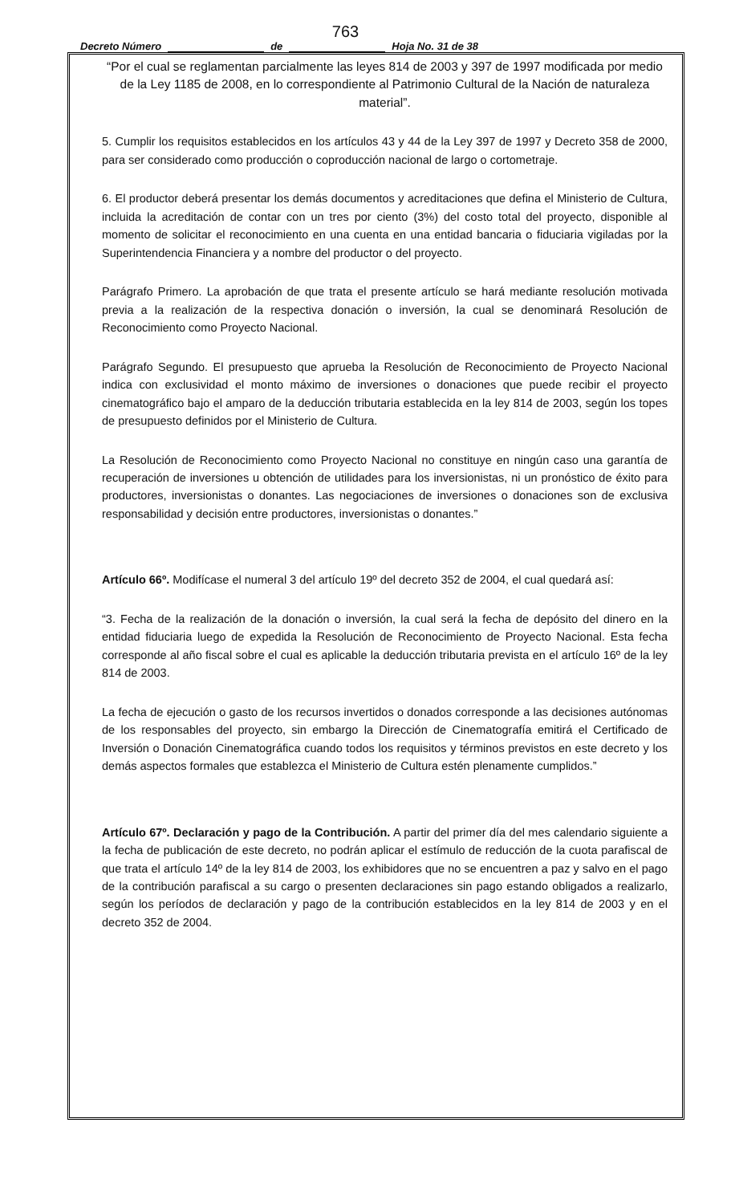763
Decreto Número de Hoja No. 31 de 38
“Por el cual se reglamentan parcialmente las leyes 814 de 2003 y 397 de 1997 modificada por medio de la Ley 1185 de 2008, en lo correspondiente al Patrimonio Cultural de la Nación de naturaleza material”.
5. Cumplir los requisitos establecidos en los artículos 43 y 44 de la Ley 397 de 1997 y Decreto 358 de 2000, para ser considerado como producción o coproducción nacional de largo o cortometraje.
6. El productor deberá presentar los demás documentos y acreditaciones que defina el Ministerio de Cultura, incluida la acreditación de contar con un tres por ciento (3%) del costo total del proyecto, disponible al momento de solicitar el reconocimiento en una cuenta en una entidad bancaria o fiduciaria vigiladas por la Superintendencia Financiera y a nombre del productor o del proyecto.
Parágrafo Primero. La aprobación de que trata el presente artículo se hará mediante resolución motivada previa a la realización de la respectiva donación o inversión, la cual se denominará Resolución de Reconocimiento como Proyecto Nacional.
Parágrafo Segundo. El presupuesto que aprueba la Resolución de Reconocimiento de Proyecto Nacional indica con exclusividad el monto máximo de inversiones o donaciones que puede recibir el proyecto cinematográfico bajo el amparo de la deducción tributaria establecida en la ley 814 de 2003, según los topes de presupuesto definidos por el Ministerio de Cultura.
La Resolución de Reconocimiento como Proyecto Nacional no constituye en ningún caso una garantía de recuperación de inversiones u obtención de utilidades para los inversionistas, ni un pronóstico de éxito para productores, inversionistas o donantes. Las negociaciones de inversiones o donaciones son de exclusiva responsabilidad y decisión entre productores, inversionistas o donantes.”
Artículo 66º. Modifícase el numeral 3 del artículo 19º del decreto 352 de 2004, el cual quedará así:
“3. Fecha de la realización de la donación o inversión, la cual será la fecha de depósito del dinero en la entidad fiduciaria luego de expedida la Resolución de Reconocimiento de Proyecto Nacional. Esta fecha corresponde al año fiscal sobre el cual es aplicable la deducción tributaria prevista en el artículo 16º de la ley 814 de 2003.
La fecha de ejecución o gasto de los recursos invertidos o donados corresponde a las decisiones autónomas de los responsables del proyecto, sin embargo la Dirección de Cinematografía emitirá el Certificado de Inversión o Donación Cinematográfica cuando todos los requisitos y términos previstos en este decreto y los demás aspectos formales que establezca el Ministerio de Cultura estén plenamente cumplidos.”
Artículo 67º. Declaración y pago de la Contribución. A partir del primer día del mes calendario siguiente a la fecha de publicación de este decreto, no podrán aplicar el estímulo de reducción de la cuota parafiscal de que trata el artículo 14º de la ley 814 de 2003, los exhibidores que no se encuentren a paz y salvo en el pago de la contribución parafiscal a su cargo o presenten declaraciones sin pago estando obligados a realizarlo, según los períodos de declaración y pago de la contribución establecidos en la ley 814 de 2003 y en el decreto 352 de 2004.